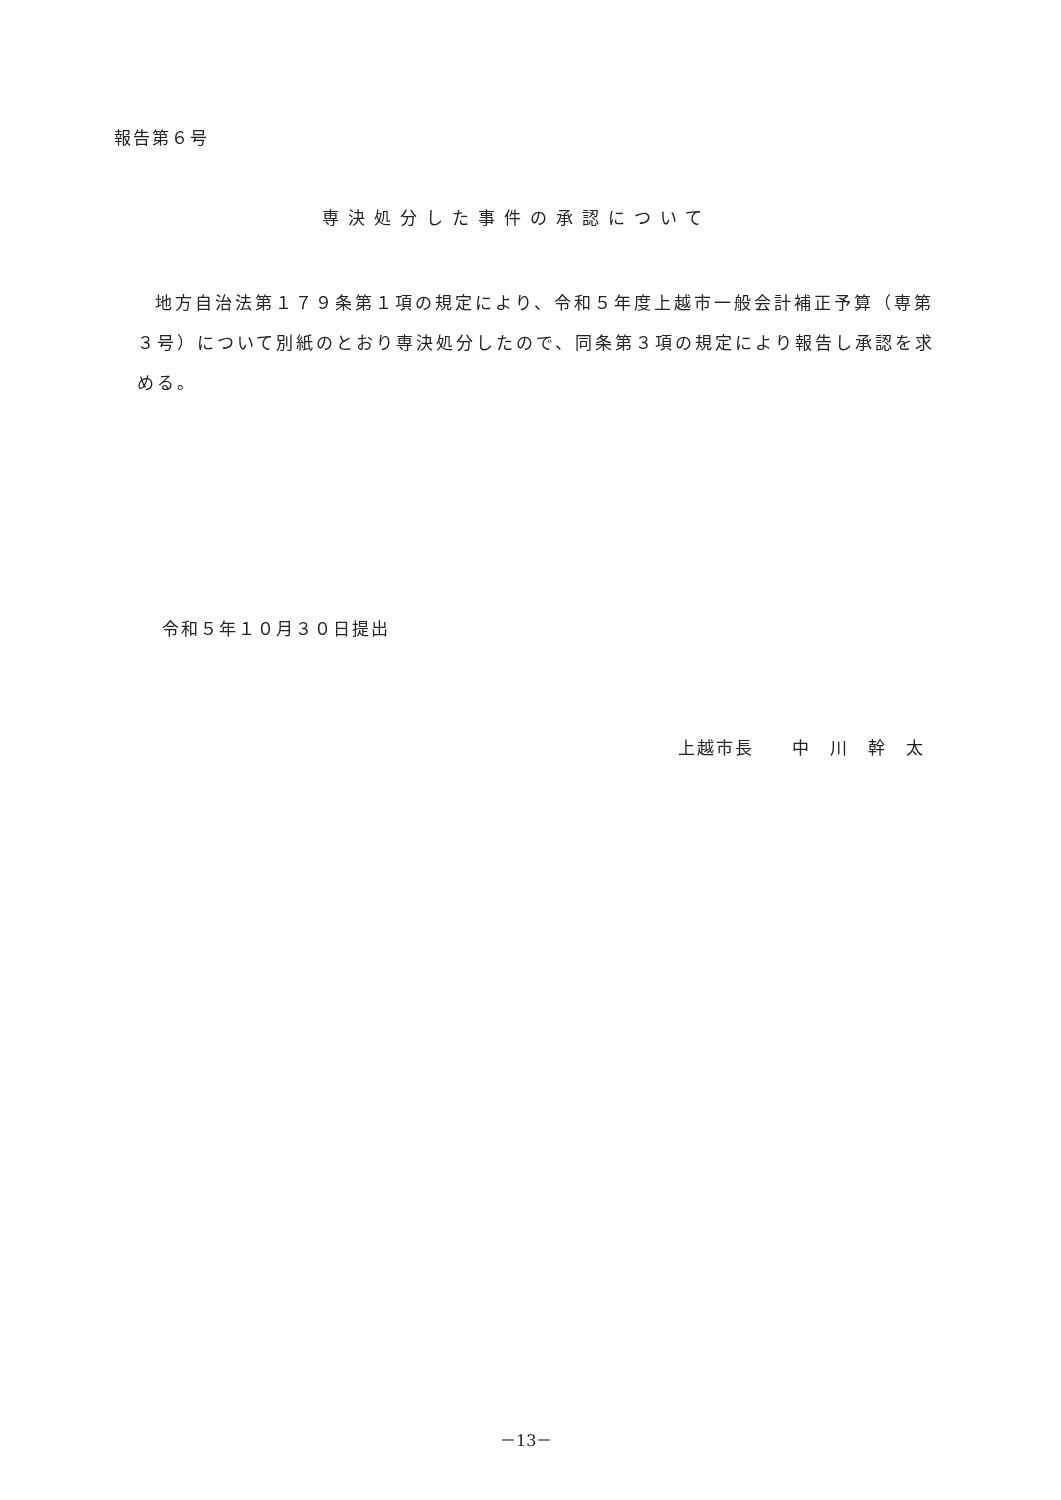報告第６号
専決処分した事件の承認について
地方自治法第１７９条第１項の規定により、令和５年度上越市一般会計補正予算（専第３号）について別紙のとおり専決処分したので、同条第３項の規定により報告し承認を求める。
令和５年１０月３０日提出
上越市長　　中　川　幹　太
－13－